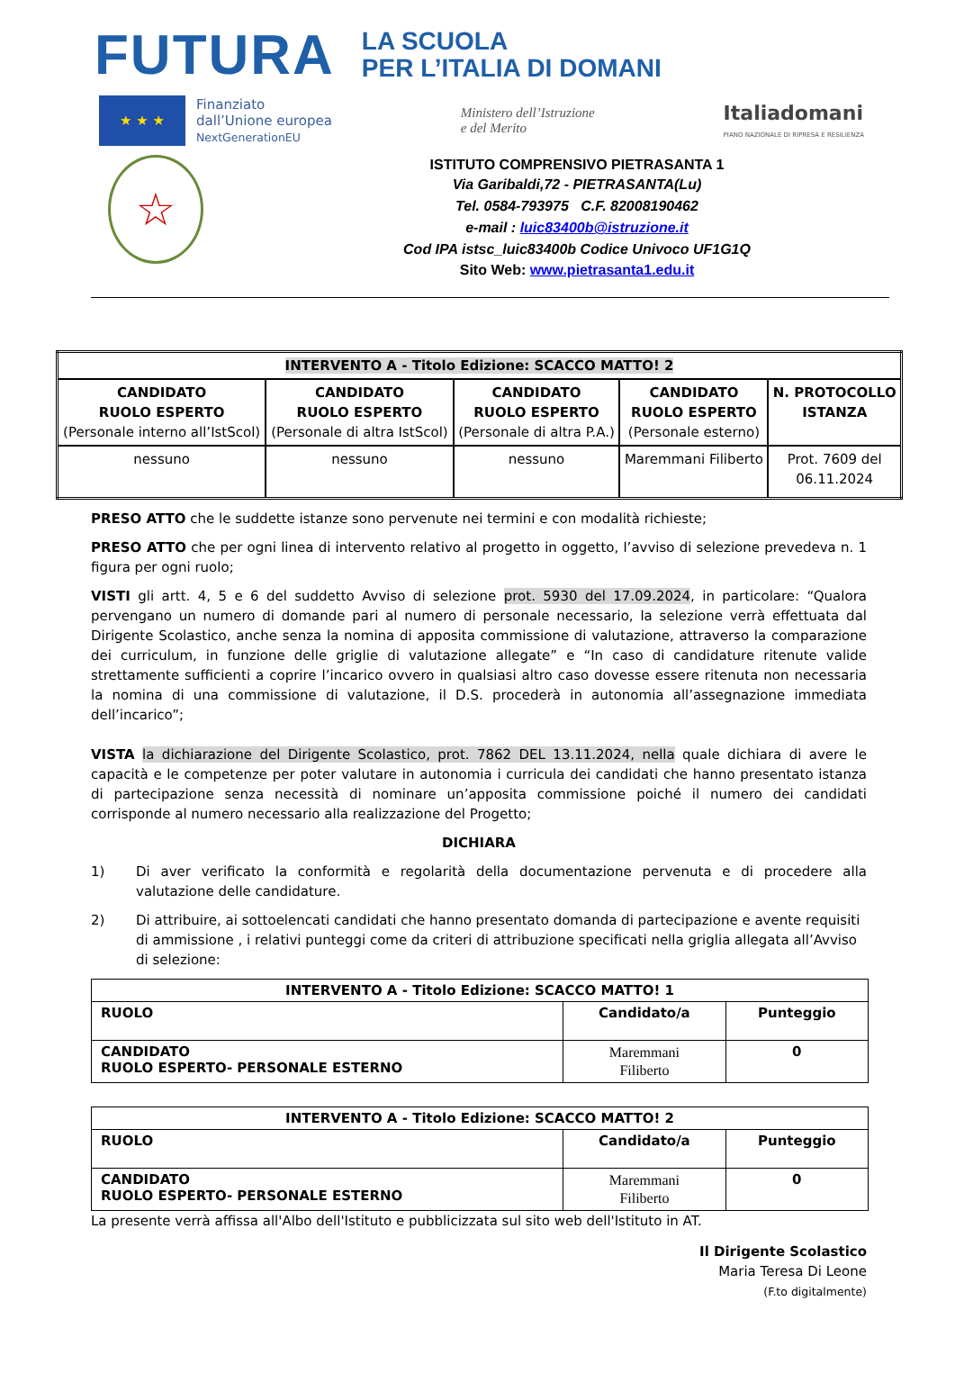FUTURA
LA SCUOLA
PER L’ITALIA DI DOMANI
★ ★ ★
Finanziato
dall’Unione europea
NextGenerationEU
Ministero dell’Istruzione
e del Merito
Italiadomani
PIANO NAZIONALE DI RIPRESA E RESILIENZA
☆
ISTITUTO COMPRENSIVO PIETRASANTA 1
Via Garibaldi,72 - PIETRASANTA(Lu)
Tel. 0584-793975 C.F. 82008190462
e-mail : luic83400b@istruzione.it
Cod IPA istsc_luic83400b Codice Univoco UF1G1Q
Sito Web: www.pietrasanta1.edu.it
| INTERVENTO A - Titolo Edizione: SCACCO MATTO! 2 | | | | |
| CANDIDATO RUOLO ESPERTO (Personale interno all’IstScol) | CANDIDATO RUOLO ESPERTO (Personale di altra IstScol) | CANDIDATO RUOLO ESPERTO (Personale di altra P.A.) | CANDIDATO RUOLO ESPERTO (Personale esterno) | N. PROTOCOLLO ISTANZA |
| nessuno | nessuno | nessuno | Maremmani Filiberto | Prot. 7609 del 06.11.2024 |
PRESO ATTO che le suddette istanze sono pervenute nei termini e con modalità richieste;
PRESO ATTO che per ogni linea di intervento relativo al progetto in oggetto, l’avviso di selezione prevedeva n. 1 figura per ogni ruolo;
VISTI gli artt. 4, 5 e 6 del suddetto Avviso di selezione prot. 5930 del 17.09.2024, in particolare: “Qualora pervengano un numero di domande pari al numero di personale necessario, la selezione verrà effettuata dal Dirigente Scolastico, anche senza la nomina di apposita commissione di valutazione, attraverso la comparazione dei curriculum, in funzione delle griglie di valutazione allegate” e “In caso di candidature ritenute valide strettamente sufficienti a coprire l’incarico ovvero in qualsiasi altro caso dovesse essere ritenuta non necessaria la nomina di una commissione di valutazione, il D.S. procederà in autonomia all’assegnazione immediata dell’incarico”;
VISTA la dichiarazione del Dirigente Scolastico, prot. 7862 DEL 13.11.2024, nella quale dichiara di avere le capacità e le competenze per poter valutare in autonomia i curricula dei candidati che hanno presentato istanza di partecipazione senza necessità di nominare un’apposita commissione poiché il numero dei candidati corrisponde al numero necessario alla realizzazione del Progetto;
DICHIARA
1) Di aver verificato la conformità e regolarità della documentazione pervenuta e di procedere alla valutazione delle candidature.
2) Di attribuire, ai sottoelencati candidati che hanno presentato domanda di partecipazione e avente requisiti di ammissione , i relativi punteggi come da criteri di attribuzione specificati nella griglia allegata all’Avviso di selezione:
| INTERVENTO A - Titolo Edizione: SCACCO MATTO! 1 | | |
| --- | --- | --- |
| RUOLO | Candidato/a | Punteggio |
| CANDIDATO RUOLO ESPERTO- PERSONALE ESTERNO | Maremmani Filiberto | 0 |
| INTERVENTO A - Titolo Edizione: SCACCO MATTO! 2 | | |
| --- | --- | --- |
| RUOLO | Candidato/a | Punteggio |
| CANDIDATO RUOLO ESPERTO- PERSONALE ESTERNO | Maremmani Filiberto | 0 |
La presente verrà affissa all'Albo dell'Istituto e pubblicizzata sul sito web dell'Istituto in AT.
Il Dirigente Scolastico
Maria Teresa Di Leone
(F.to digitalmente)